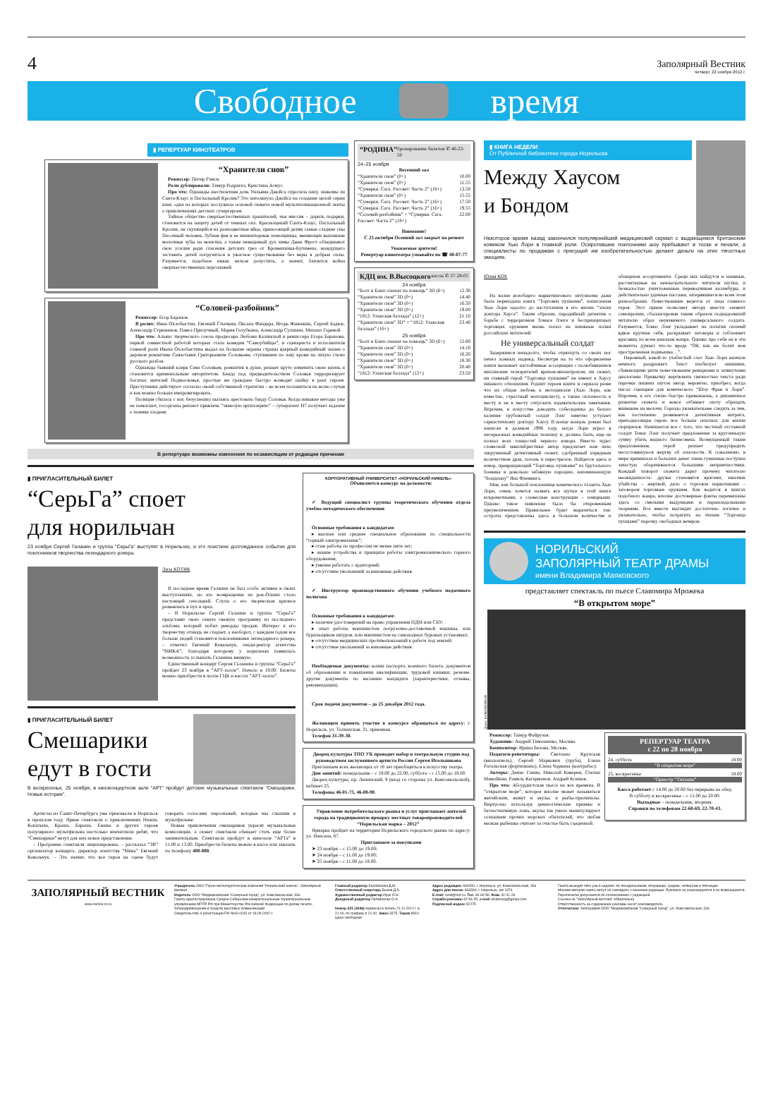4
Заполярный Вестник
Четверг, 22 ноября 2012 г.
Свободное время
▮ РЕПЕРТУАР КИНОТЕАТРОВ
“Хранители снов”
Режиссер: Питер Рэмси.
Роли дублировали: Тимур Родригез, Кристина Асмус.
Про что: Однажды шестилетняя дочь Уильяма Джойса спросила папу, знакомы ли Санта-Клаус и Пасхальный Кролик? Это натолкнуло Джойса на создание целой серии книг, одна из которых послужила основой сюжета новой мультипликационной ленты о приключениях детских супергероев.
Тайное общество сверхъестественных хранителей, чья миссия – дарить подарки, становится на защиту детей от темных сил. Краснощекий Санта-Клаус, Пасхальный Кролик, не скупящийся на разноцветные яйца, приносящий детям самые сладкие сны Песочный человек, Зубная фея и ее миниатюрные помощницы, меняющие выпавшие молочные зубы на монетки, а также невидимый дух зимы Джек Фрост объединяют свои усилия ради спасения детских грез от Кромешника-Бугимена, жаждущего заставить детей погрузиться в ужасное существование без веры в добрые силы. Разумеется, подобное никак нельзя допустить, а значит, близится война сверхъестественных персонажей.
“Соловей-разбойник”
Режиссер: Егор Баранов.
В ролях: Иван Охлобыстин, Евгений Стычкин, Оксана Фандера, Игорь Жижикин, Сергей Бадюк, Александр Стриженов, Павел Прилучный, Мария Голубкина, Александр Сухинин, Михаил Горевой.
Про что: Альянс творческого союза продюсера Любови Калинской и режиссера Егора Баранова, первой совместной работой которых стала комедия “Самоубийцы”, и сценариста и исполнителя главной роли Ивана Охлобыстина выдал на большие экраны страны ядерный комедийный экшен о дерзком романтике Севастьяне Григорьевиче Соловьеве, ступившем по зову крови на лихую стезю русского разбоя.
Однажды бывший клерк Сева Соловьев, романтик в душе, решает круто изменить свою жизнь и становится криминальным авторитетом. Банда под предводительством Соловья терроризирует богатых жителей Подмосковья, простые же граждане быстро возводят шайку в ранг героев. Преступники действуют согласно своей собственной стратегии – во всем положиться на волю случая и как можно больше импровизировать.
Полиция сбилась с ног, безуспешно пытаясь арестовать банду Соловья. Когда никакие методы уже не помогают, госорганы решают привлечь “тяжелую артиллерию” – суперагент Н7 получает задание о поимке злодеев.
“РОДИНА” бронирование билетов ✆ 46-23-50
24–25 ноября
Весенний зал
“Хранители снов” (0+) 10.00
“Хранители снов” (0+) 11.55
“Сумерки. Сага. Рассвет: Часть 2” (16+) 13.50
“Хранители снов” (0+) 15.55
“Сумерки. Сага. Рассвет: Часть 2” (16+) 17.50
“Сумерки. Сага. Рассвет: Часть 2” (16+) 19.55
“Соловей-разбойник” + “Сумерки. Сага. Рассвет: Часть 2” (18+) 22.00
Внимание!
С 25 октября Осенний зал закрыт на ремонт
Уважаемые зрители!
Репертуар кинотеатра узнавайте по ☎ 40-07-77
КДЦ им. В.Высоцкого кассы ✆ 37-28-05
24 ноября
“Болт и Блип спешат на помощь” 3D (6+) 12.30
“Хранители снов” 3D (0+) 14.40
“Хранители снов” 3D (0+) 16.50
“Хранители снов” 3D (0+) 19.00
“1812: Уланская баллада” (12+) 21.10
“Хранители снов” 3D” + “1812: Уланская баллада” (16+) 23.40
25 ноября
“Болт и Блип спешат на помощь” 3D (6+) 12.00
“Хранители снов” 3D (0+) 14.10
“Хранители снов” 3D (0+) 16.20
“Хранители снов” 3D (0+) 18.30
“Хранители снов” 3D (0+) 20.40
“1812: Уланская баллада” (12+) 23.50
В репертуаре возможны изменения по независящим от редакции причинам
▮ ПРИГЛАСИТЕЛЬНЫЙ БИЛЕТ
“СерьГа” споет
для норильчан
23 ноября Сергей Галанин и группа “СерьГа” выступят в Норильске, и это поистине долгожданное событие для поклонников творчества легендарного рокера.
Лиза КОТИК
В последнее время Галанин не был особо активен в своих выступлениях, но его возвращение на рок-Олимп стало настоящей сенсацией. Слухи о его творческом кризисе развеялись в пух и прах.
– В Норильске Сергей Галанин и группа “СерьГа” представят свою самую свежую программу из последнего альбома, который побил рекорды продаж. Интерес к его творчеству отнюдь не спадает, а наоборот, с каждым годом все больше людей становятся поклонниками легендарного рокера, – отметил Евгений Ковальчук, генди-ректор агентства “МИКА”, благодаря которому у норильчан появилась возможность услышать Галанина вживую.
Единственный концерт Сергея Галанина и группы “СерьГа” пройдет 23 ноября в “АРТ-холле”. Начало в 19.00. Билеты можно приобрести в холле ГЦК и кассах “АРТ-холла”.
▮ ПРИГЛАСИТЕЛЬНЫЙ БИЛЕТ
Смешарики
едут в гости
В воскресенье, 25 ноября, в киноконцертном зале “АРТ” пройдут детские музыкальные спектакли “Смешарики. Новые истории”.
Артисты из Санкт-Петербурга уже приезжали в Норильск в прошлом году. Яркие спектакли о приключениях Нюши, Копатыча, Кроша, Бараша, Ежика и других героев популярного мультфильма настолько впечатлили ребят, что “Смешарики” везут для них новое представление.
– Программа спектакля лицензирована, – рассказал “ЗВ” организатор концерта, директор агентства “Мика” Евгений Ковальчук. – Это значит, что все герои на сцене будут говорить голосами персонажей, которые мы слышим в мультфильме.
Новые приключения смешариков украсят музыкальные композиции, а сюжет спектакля обещает стать еще более занимательным. Спектакли пройдут в кинозале “АРТа” в 11.00 и 13.00. Приобрести билеты можно в кассе или заказать по телефону 400-888.
КОРПОРАТИВНЫЙ УНИВЕРСИТЕТ «НОРИЛЬСКИЙ НИКЕЛЬ»
Объявляется конкурс на должности:
✓ Ведущий специалист группы теоретического обучения отдела учебно-методического обеспечения
Основные требования к кандидатам:
▸ высшее или среднее специальное образование по специальности “горный электромеханик”;
▸ стаж работы по профессии не менее пяти лет;
▸ знание устройства и принципа работы электромеханического горного оборудования;
▸ умение работать с аудиторией;
▸ отсутствие увольнений за виновные действия.
✓ Инструктор производственного обучения учебного подземного полигона
Основные требования к кандидатам:
▸ наличие удостоверений на право управления ПДМ или СБУ;
▸ опыт работы машинистом погрузочно-доставочной машины, или бурильщиком шпуров, или машинистом на самоходных буровых установках;
▸ отсутствие медицинских противопоказаний к работе под землей;
▸ отсутствие увольнений за виновные действия.
Необходимые документы: копии паспорта, военного билета, документов об образовании и повышении квалификации, трудовой книжки; резюме, другие документы по желанию кандидата (характеристики, отзывы, рекомендации).
Срок подачи документов – до 25 декабря 2012 года.
Желающим принять участие в конкурсе обращаться по адресу: г. Норильск, ул. Талнахская, 31, приемная.
Телефон 31-39-30.
Дворец культуры ТПО УК проводит набор в театральную студию под руководством заслуженного артиста России Сергея Игольникова
Приглашаем всех желающих от 16 лет приобщиться к искусству театра.
Дни занятий: понедельник – с 19.00 до 22.00, суббота – с 15.00 до 18.00.
Дворец культуры, пр. Ленинский, 9 (вход со стороны ул. Комсомольской), кабинет 25.
Телефоны 46-01-75, 46-08-90.
Управление потребительского рынка и услуг приглашает жителей города на традиционную ярмарку местных товаропроизводителей “Норильская марка – 2012”
Ярмарка пройдет на территории Норильского городского рынка по адресу: ул. Нансена, 67.
Приглашаем за покупками
➤ 23 ноября – с 15.00 до 19.00;
➤ 24 ноября – с 11.00 до 19.00;
➤ 25 ноября – с 11.00 до 18.00.
▮ КНИГА НЕДЕЛИ
От Публичной библиотеки города Норильска
Между Хаусом
и Бондом
Некоторое время назад закончился популярнейший медицинский сериал с выдающимся британским комиком Хью Лори в главной роли. Осиротевшие поклонники шоу пребывают в тоске и печали, а специалисты по продажам с присущей им изобретательностью делают деньги на этих тягостных эмоциях.
Юлия КОХ
На волне всеобщего маркетингового энтузиазма даже была переиздана книга “Торговец пушками”, написанная Хью Лори задолго до наступления в его жизни “эпохи доктора Хауса”. Таким образом, пародийный детектив о борьбе с терроризмом Томасе Лэнге и беспринципных торговцах оружием вновь попал на книжные полки российских читателей.
Не универсальный солдат
Задержимся ненадолго, чтобы отряхнуть со своих ног пепел ложных надежд. Несмотря на то что оформление книги вызывает настойчивые ассоциации с полюбившимся миллионам телезрителей врачом-мизантропом, ни сюжет, ни главный герой “Торговца пушками” не имеют к Хаусу никакого отношения. Роднит героев книги и сериала разве что их общая любовь к мотоциклам (Хью Лори, как известно, страстный мотоциклист), а также склонность к месту и не к месту отпускать издевательские замечания. Впрочем, в искусстве доводить собеседника до белого каления грубоватый солдат Лэнг заметно уступает саркастичному доктору Хаусу. В конце концов, роман был написан в далеком 1996 году, когда Лори играл в несерьезных комедийных телешоу и, должно быть, еще не познал всех тонкостей черного юмора. Вместо чудес словесной эквилибристики автор предлагает нам лихо закрученный детективный сюжет, сдобренный изрядным количеством драк, погонь и перестрелок. Найдется здесь и юмор, превращающий “Торговца пушками” из брутального боевика в довольно забавную пародию, напоминающую “Бондиану” Яна Флеминга.
Мне, как большой поклоннице комического таланта Хью Лори, очень хочется назвать все шутки в этой книге искрометными, а словесные конструкции – изящными. Однако такое заявление было бы откровенным преувеличением. Правильнее будет выразиться так: остроты представлены здесь в большом количестве и обширном ассортименте. Среди них найдутся и наивные, рассчитанные на невзыскательного читателя шутки, и безжалостно уничтоженные переводчиком каламбуры, и действительно удачные пассажи, затерявшиеся во всем этом разнообразии. Повествование ведется от лица главного героя. Этот прием позволяет автору внести элемент самоиронии, сбалансировав таким образом поднадоевший читателю образ неуязвимого универсального солдата. Разумеется, Томас Лэнг укладывает на лопатки силачей вдвое крупнее себя, раскрывает заговоры и соблазняет красавиц по всем канонам жанра. Однако про себя он в эти моменты думает что-то вроде “Ой, как же болит моя простреленная подмышка…”.
Неровный, какой-то ухабистый слог Хью Лори вначале немного раздражает. Текст изобилует лишними, сбивающими ритм повествования ремарками и затянутыми диалогами. Привычку жертвовать связностью текста ради парочки лишних шуток автор, вероятно, приобрел, когда писал сценарии для комического “Шоу Фрая и Лори”. Впрочем, к его стилю быстро привыкаешь, а динамичное развитие сюжета и вовсе отбивает охоту обращать внимание на мелочи. Гораздо увлекательнее следить за тем, как постепенно развивается детективная интрига, преподносящая герою все больше опасных для жизни сюрпризов. Начинается все с того, что честный отставной солдат Томас Лэнг получает предложение за кругленькую сумму убить видного бизнесмена. Возмущенный таким предложением, герой решает предупредить несостоявшуюся жертву об опасности. К сожалению, в мире криминала и больших денег такие гуманные поступки зачастую оборачиваются большими неприятностями. Каждый поворот сюжета дарит прочему читателю неожиданность: друзья становятся врагами, заказчик убийства – жертвой, дело о торговле наркотиками – заговором торговцев оружием. Как водится в книгах подобного жанра, вполне достоверные факты перемешаны здесь со смелыми выдумками и параноидальными теориями. Все вместе выглядит достаточно логично и увлекательно, чтобы потратить на чтение “Торговца пушками” парочку свободных вечеров.
НОРИЛЬСКИЙ
ЗАПОЛЯРНЫЙ ТЕАТР ДРАМЫ
имени Владимира Маяковского
представляет спектакль по пьесе Славомира Мрожека
“В открытом море”
Денис КОЖЕВНИКОВ
Режиссер: Тимур Файрузов.
Художник: Андрей Тимошенко, Москва.
Композитор: Ирина Белова, Москва.
Педагоги-репетиторы: Светлана Крупская (виолончель), Сергей Маркович (труба), Елена Рогальская (фортепиано), Елена Чаркина (контрабас).
Актеры: Денис Ганин, Николай Каверин, Степан Мамойкин, Рамиль Кагарманов, Андрей Ксенюк.
Про что: Абсурдистская пьеса на все времена. В “открытом море”, которое вполне может называться житейским, живут и акулы, и рыбы-прилипалы. Виртуозно используя демагогические приемы и беззастенчивую ложь, акулы так умело манипулируют сознанием прочих морских обитателей, что любая мелкая рыбешка считает за счастье быть съеденной.
РЕПЕРТУАР ТЕАТРА
с 22 по 28 ноября
24, суббота 18.00
“В открытом море”
25, воскресенье 18.00
“Оркестр “Титаник”
Касса работает с 14.00 до 20.00 без перерыва на обед.
В субботу и воскресенье – с 11.00 до 20.00.
Выходные – понедельник, вторник.
Справки по телефонам 22-68-69, 22-70-43.
ЗАПОЛЯРНЫЙ ВЕСТНИК
www.norilsk-zv.ru
Учредитель ОАО "Горно-металлургическая компания "Норильский никель", Заполярный филиал
Издатель ООО "Медиакомпания "Северный город", ул. Комсомольская, 33а
Газета зарегистрирована Средне-Сибирским межрегиональным территориальным управлением МПТР РФ при Министерстве Российской Федерации по делам печати, телерадиовещания и средств массовых коммуникаций
Свидетельство о регистрации ПИ №16-0243 от 18.09.2002 г.
Главный редактор Калабекова Д.М.
Ответственный секретарь Быков Д.А.
Художественный редактор Ирук О.Н.
Дежурный редактор Литвиненко О.А.
Номер 221 (4246) подписан в печать 21.11.2012 г. в 21.00, по графику в 21.00. Заказ 3375. Тираж 8910. Цена свободная
Адрес редакции: 663300, г. Норильск, ул. Комсомольская, 33а
Адрес для писем: 663300, г. Норильск, а/я 1374
E-mail: vesti@nrd.ru. Тел. 46-60-56. Факс 42-41-28
Служба рекламы 42-54-25, e-mail reklamasg@gmail.com
Подписной индекс 52275
Газета выходит пять раз в неделю: по понедельникам, вторникам, средам, четвергам и пятницам
Мнения авторов газеты могут не совпадать с мнением редакции. Рукописи не рецензируются и не возвращаются. Перепечатка допускается по согласованию с редакцией
Ссылка на "Заполярный вестник" обязательна
Ответственность за содержание рекламы несет рекламодатель
Отпечатано: типография ООО "Медиакомпания "Северный город", ул. Комсомольская, 33а